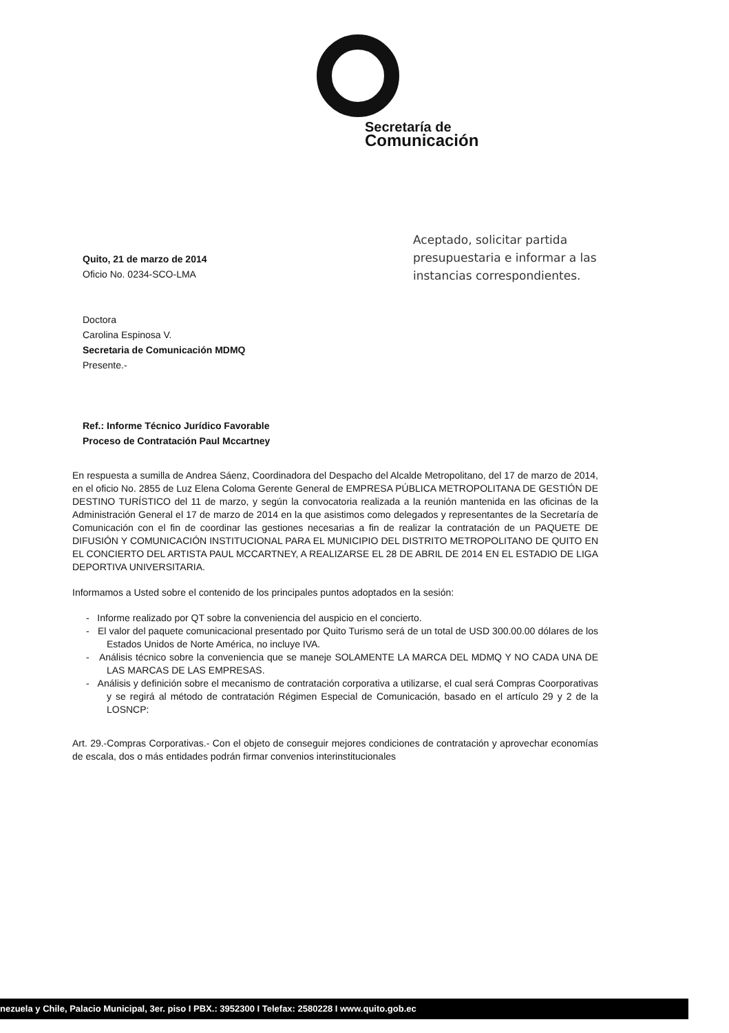Secretaría de
Comunicación
Quito, 21 de marzo de 2014
Oficio No. 0234-SCO-LMA
Doctora
Carolina Espinosa V.
Secretaria de Comunicación MDMQ
Presente.-
Ref.: Informe Técnico Jurídico Favorable
Proceso de Contratación Paul Mccartney
Aceptado, solicitar partida presupuestaria e informar a las instancias correspondientes.
En respuesta a sumilla de Andrea Sáenz, Coordinadora del Despacho del Alcalde Metropolitano, del 17 de marzo de 2014, en el oficio No. 2855 de Luz Elena Coloma Gerente General de EMPRESA PÚBLICA METROPOLITANA DE GESTIÓN DE DESTINO TURÍSTICO del 11 de marzo, y según la convocatoria realizada a la reunión mantenida en las oficinas de la Administración General el 17 de marzo de 2014 en la que asistimos como delegados y representantes de la Secretaría de Comunicación con el fin de coordinar las gestiones necesarias a fin de realizar la contratación de un PAQUETE DE DIFUSIÓN Y COMUNICACIÓN INSTITUCIONAL PARA EL MUNICIPIO DEL DISTRITO METROPOLITANO DE QUITO EN EL CONCIERTO DEL ARTISTA PAUL MCCARTNEY, A REALIZARSE EL 28 DE ABRIL DE 2014 EN EL ESTADIO DE LIGA DEPORTIVA UNIVERSITARIA.
Informamos a Usted sobre el contenido de los principales puntos adoptados en la sesión:
- Informe realizado por QT sobre la conveniencia del auspicio en el concierto.
- El valor del paquete comunicacional presentado por Quito Turismo será de un total de USD 300.00.00 dólares de los Estados Unidos de Norte América, no incluye IVA.
- Análisis técnico sobre la conveniencia que se maneje SOLAMENTE LA MARCA DEL MDMQ Y NO CADA UNA DE LAS MARCAS DE LAS EMPRESAS.
- Análisis y definición sobre el mecanismo de contratación corporativa a utilizarse, el cual será Compras Coorporativas y se regirá al método de contratación Régimen Especial de Comunicación, basado en el artículo 29 y 2 de la LOSNCP:
Art. 29.-Compras Corporativas.- Con el objeto de conseguir mejores condiciones de contratación y aprovechar economías de escala, dos o más entidades podrán firmar convenios interinstitucionales
nezuela y Chile, Palacio Municipal, 3er. piso I PBX.: 3952300 I Telefax: 2580228 I www.quito.gob.ec